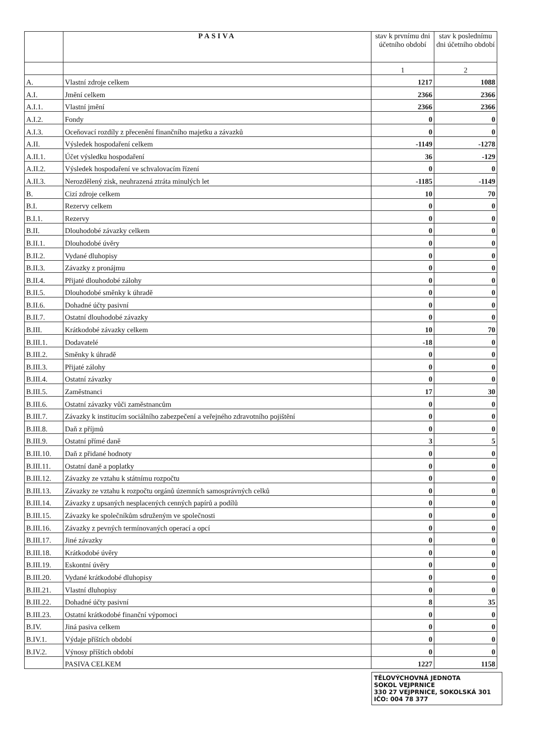| | PASIVA | stav k prvnímu dni účetního období | stav k poslednímu dni účetního období |
| --- | --- | --- | --- |
| | | 1 | 2 |
| A. | Vlastní zdroje celkem | 1217 | 1088 |
| A.I. | Jmění celkem | 2366 | 2366 |
| A.I.1. | Vlastní jmění | 2366 | 2366 |
| A.I.2. | Fondy | 0 | 0 |
| A.I.3. | Oceňovací rozdíly z přecenění finančního majetku a závazků | 0 | 0 |
| A.II. | Výsledek hospodaření celkem | -1149 | -1278 |
| A.II.1. | Účet výsledku hospodaření | 36 | -129 |
| A.II.2. | Výsledek hospodaření ve schvalovacím řízení | 0 | 0 |
| A.II.3. | Nerozdělený zisk, neuhrazená ztráta minulých let | -1185 | -1149 |
| B. | Cizí zdroje celkem | 10 | 70 |
| B.I. | Rezervy celkem | 0 | 0 |
| B.I.1. | Rezervy | 0 | 0 |
| B.II. | Dlouhodobé závazky celkem | 0 | 0 |
| B.II.1. | Dlouhodobé úvěry | 0 | 0 |
| B.II.2. | Vydané dluhopisy | 0 | 0 |
| B.II.3. | Závazky z pronájmu | 0 | 0 |
| B.II.4. | Přijaté dlouhodobé zálohy | 0 | 0 |
| B.II.5. | Dlouhodobé směnky k úhradě | 0 | 0 |
| B.II.6. | Dohadné účty pasivní | 0 | 0 |
| B.II.7. | Ostatní dlouhodobé závazky | 0 | 0 |
| B.III. | Krátkodobé závazky celkem | 10 | 70 |
| B.III.1. | Dodavatelé | -18 | 0 |
| B.III.2. | Směnky k úhradě | 0 | 0 |
| B.III.3. | Přijaté zálohy | 0 | 0 |
| B.III.4. | Ostatní závazky | 0 | 0 |
| B.III.5. | Zaměstnanci | 17 | 30 |
| B.III.6. | Ostatní závazky vůči zaměstnancům | 0 | 0 |
| B.III.7. | Závazky k institucím sociálního zabezpečení a veřejného zdravotního pojištění | 0 | 0 |
| B.III.8. | Daň z příjmů | 0 | 0 |
| B.III.9. | Ostatní přímé daně | 3 | 5 |
| B.III.10. | Daň z přidané hodnoty | 0 | 0 |
| B.III.11. | Ostatní daně a poplatky | 0 | 0 |
| B.III.12. | Závazky ze vztahu k státnímu rozpočtu | 0 | 0 |
| B.III.13. | Závazky ze vztahu k rozpočtu orgánů územních samosprávných celků | 0 | 0 |
| B.III.14. | Závazky z upsaných nesplacených cenných papírů a podílů | 0 | 0 |
| B.III.15. | Závazky ke společníkům sdruženým ve společnosti | 0 | 0 |
| B.III.16. | Závazky z pevných termínovaných operací a opcí | 0 | 0 |
| B.III.17. | Jiné závazky | 0 | 0 |
| B.III.18. | Krátkodobé úvěry | 0 | 0 |
| B.III.19. | Eskontní úvěry | 0 | 0 |
| B.III.20. | Vydané krátkodobé dluhopisy | 0 | 0 |
| B.III.21. | Vlastní dluhopisy | 0 | 0 |
| B.III.22. | Dohadné účty pasivní | 8 | 35 |
| B.III.23. | Ostatní krátkodobé finanční výpomoci | 0 | 0 |
| B.IV. | Jiná pasiva celkem | 0 | 0 |
| B.IV.1. | Výdaje příštích období | 0 | 0 |
| B.IV.2. | Výnosy příštích období | 0 | 0 |
| | PASIVA CELKEM | 1227 | 1158 |
TĚLOVÝCHOVNÁ JEDNOTA
SOKOL VEJPRNICE
330 27 VEJPRNICE, SOKOLSKÁ 301
IČO: 004 78 377